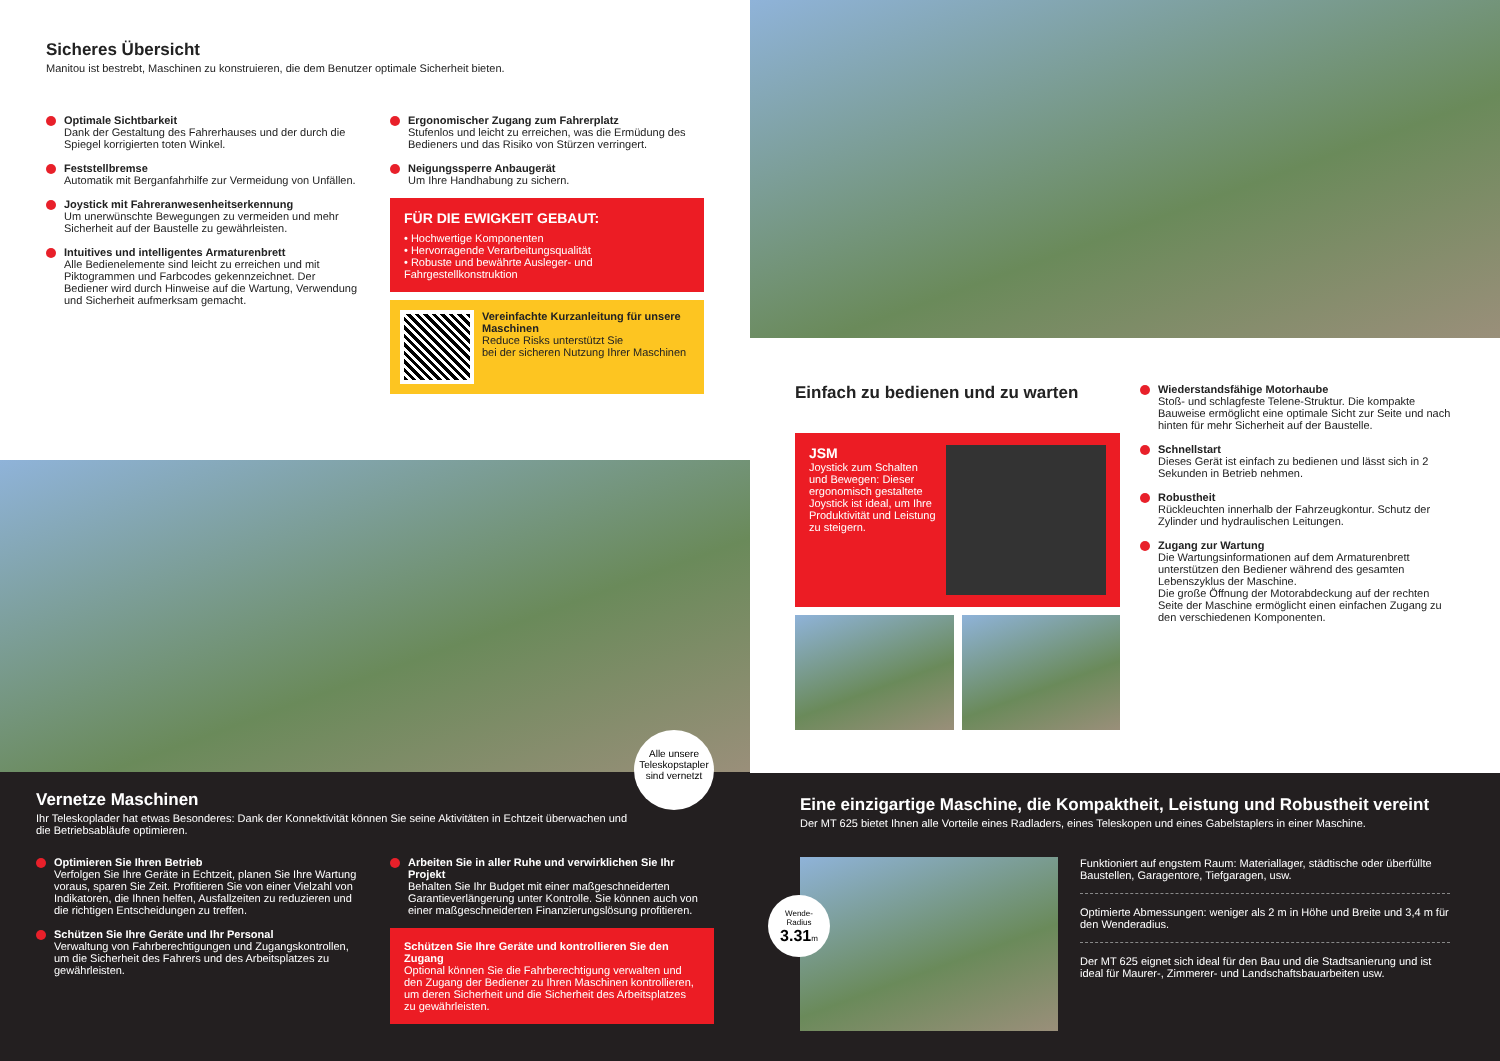Sicheres Übersicht
Manitou ist bestrebt, Maschinen zu konstruieren, die dem Benutzer optimale Sicherheit bieten.
Optimale Sichtbarkeit
Dank der Gestaltung des Fahrerhauses und der durch die Spiegel korrigierten toten Winkel.
Feststellbremse
Automatik mit Berganfahrhilfe zur Vermeidung von Unfällen.
Joystick mit Fahreranwesenheitserkennung
Um unerwünschte Bewegungen zu vermeiden und mehr Sicherheit auf der Baustelle zu gewährleisten.
Intuitives und intelligentes Armaturenbrett
Alle Bedienelemente sind leicht zu erreichen und mit Piktogrammen und Farbcodes gekennzeichnet. Der Bediener wird durch Hinweise auf die Wartung, Verwendung und Sicherheit aufmerksam gemacht.
Ergonomischer Zugang zum Fahrerplatz
Stufenlos und leicht zu erreichen, was die Ermüdung des Bedieners und das Risiko von Stürzen verringert.
Neigungssperre Anbaugerät
Um Ihre Handhabung zu sichern.
FÜR DIE EWIGKEIT GEBAUT:
• Hochwertige Komponenten
• Hervorragende Verarbeitungsqualität
• Robuste und bewährte Ausleger- und Fahrgestellkonstruktion
Vereinfachte Kurzanleitung für unsere Maschinen
Reduce Risks unterstützt Sie
bei der sicheren Nutzung Ihrer Maschinen
Vernetze Maschinen
Ihr Teleskoplader hat etwas Besonderes: Dank der Konnektivität können Sie seine Aktivitäten in Echtzeit überwachen und die Betriebsabläufe optimieren.
Alle unsere Teleskopstapler sind vernetzt
Optimieren Sie Ihren Betrieb
Verfolgen Sie Ihre Geräte in Echtzeit, planen Sie Ihre Wartung voraus, sparen Sie Zeit. Profitieren Sie von einer Vielzahl von Indikatoren, die Ihnen helfen, Ausfallzeiten zu reduzieren und die richtigen Entscheidungen zu treffen.
Schützen Sie Ihre Geräte und Ihr Personal
Verwaltung von Fahrberechtigungen und Zugangskontrollen, um die Sicherheit des Fahrers und des Arbeitsplatzes zu gewährleisten.
Arbeiten Sie in aller Ruhe und verwirklichen Sie Ihr Projekt
Behalten Sie Ihr Budget mit einer maßgeschneiderten Garantieverlängerung unter Kontrolle. Sie können auch von einer maßgeschneiderten Finanzierungslösung profitieren.
Schützen Sie Ihre Geräte und kontrollieren Sie den Zugang
Optional können Sie die Fahrberechtigung verwalten und den Zugang der Bediener zu Ihren Maschinen kontrollieren, um deren Sicherheit und die Sicherheit des Arbeitsplatzes zu gewährleisten.
Einfach zu bedienen und zu warten
JSM
Joystick zum Schalten und Bewegen: Dieser ergonomisch gestaltete Joystick ist ideal, um Ihre Produktivität und Leistung zu steigern.
Wiederstandsfähige Motorhaube
Stoß- und schlagfeste Telene-Struktur. Die kompakte Bauweise ermöglicht eine optimale Sicht zur Seite und nach hinten für mehr Sicherheit auf der Baustelle.
Schnellstart
Dieses Gerät ist einfach zu bedienen und lässt sich in 2 Sekunden in Betrieb nehmen.
Robustheit
Rückleuchten innerhalb der Fahrzeugkontur. Schutz der Zylinder und hydraulischen Leitungen.
Zugang zur Wartung
Die Wartungsinformationen auf dem Armaturenbrett unterstützen den Bediener während des gesamten Lebenszyklus der Maschine.
Die große Öffnung der Motorabdeckung auf der rechten Seite der Maschine ermöglicht einen einfachen Zugang zu den verschiedenen Komponenten.
Eine einzigartige Maschine, die Kompaktheit, Leistung und Robustheit vereint
Der MT 625 bietet Ihnen alle Vorteile eines Radladers, eines Teleskopen und eines Gabelstaplers in einer Maschine.
Wende-
Radius
3.31m
Funktioniert auf engstem Raum: Materiallager, städtische oder überfüllte Baustellen, Garagentore, Tiefgaragen, usw.
Optimierte Abmessungen: weniger als 2 m in Höhe und Breite und 3,4 m für den Wenderadius.
Der MT 625 eignet sich ideal für den Bau und die Stadtsanierung und ist ideal für Maurer-, Zimmerer- und Landschaftsbauarbeiten usw.